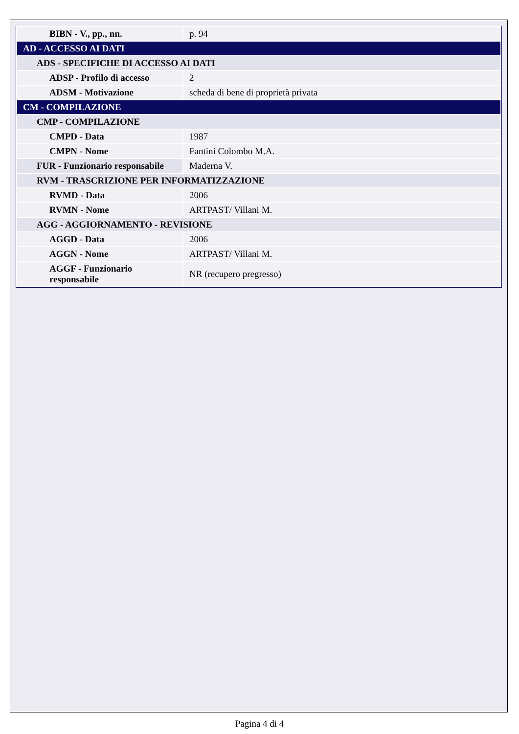| BIBN - V., pp., nn. | p. 94 |
| AD - ACCESSO AI DATI | |
| ADS - SPECIFICHE DI ACCESSO AI DATI | |
| ADSP - Profilo di accesso | 2 |
| ADSM - Motivazione | scheda di bene di proprietà privata |
| CM - COMPILAZIONE | |
| CMP - COMPILAZIONE | |
| CMPD - Data | 1987 |
| CMPN - Nome | Fantini Colombo M.A. |
| FUR - Funzionario responsabile | Maderna V. |
| RVM - TRASCRIZIONE PER INFORMATIZZAZIONE | |
| RVMD - Data | 2006 |
| RVMN - Nome | ARTPAST/ Villani M. |
| AGG - AGGIORNAMENTO - REVISIONE | |
| AGGD - Data | 2006 |
| AGGN - Nome | ARTPAST/ Villani M. |
| AGGF - Funzionario responsabile | NR (recupero pregresso) |
Pagina 4 di 4